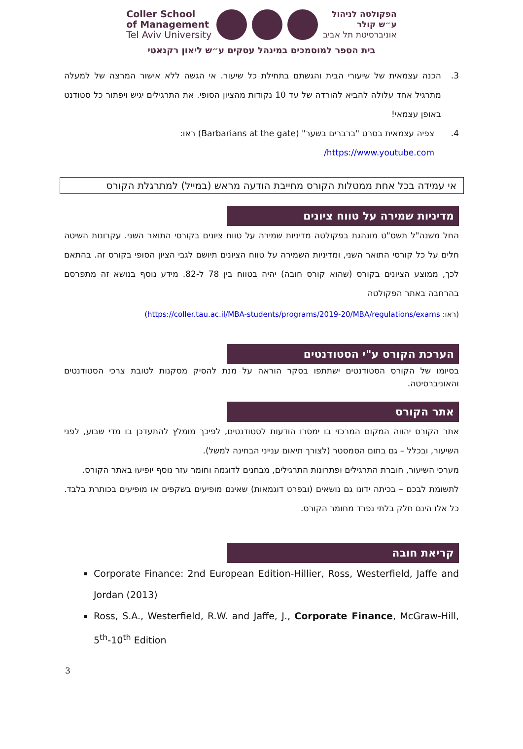Coller School
of Management
Tel Aviv University
הפקולטה לניהול
ע״ש קולר
אוניברסיטת תל אביב
בית הספר למוסמכים במינהל עסקים ע״ש ליאון רקנאטי
3. הכנה עצמאית של שיעורי הבית והגשתם בתחילת כל שיעור. אי הגשה ללא אישור המרצה של למעלה מתרגיל אחד עלולה להביא להורדה של עד 10 נקודות מהציון הסופי. את התרגילים יגיש ויפתור כל סטודנט באופן עצמאי!
4. צפיה עצמאית בסרט "ברברים בשער" (Barbarians at the gate) ראו:
https://www.youtube.com/
אי עמידה בכל אחת ממטלות הקורס מחייבת הודעה מראש (במייל) למתרגלת הקורס
מדיניות שמירה על טווח ציונים
החל משנה"ל תשס"ט מונהגת בפקולטה מדיניות שמירה על טווח ציונים בקורסי התואר השני. עקרונות השיטה חלים על כל קורסי התואר השני, ומדיניות השמירה על טווח הציונים תיושם לגבי הציון הסופי בקורס זה. בהתאם לכך, ממוצע הציונים בקורס (שהוא קורס חובה) יהיה בטווח בין 78 ל-82. מידע נוסף בנושא זה מתפרסם בהרחבה באתר הפקולטה
(ראו: https://coller.tau.ac.il/MBA-students/programs/2019-20/MBA/regulations/exams)
הערכת הקורס ע"י הסטודנטים
בסיומו של הקורס הסטודנטים ישתתפו בסקר הוראה על מנת להסיק מסקנות לטובת צרכי הסטודנטים והאוניברסיטה.
אתר הקורס
אתר הקורס יהווה המקום המרכזי בו ימסרו הודעות לסטודנטים, לפיכך מומלץ להתעדכן בו מדי שבוע, לפני השיעור, ובכלל – גם בתום הסמסטר (לצורך תיאום ענייני הבחינה למשל).
מערכי השיעור, חוברת התרגילים ופתרונות התרגילים, מבחנים לדוגמה וחומר עזר נוסף יופיעו באתר הקורס.
לתשומת לבכם – בכיתה ידונו גם נושאים (ובפרט דוגמאות) שאינם מופיעים בשקפים או מופיעים בכותרת בלבד. כל אלו הינם חלק בלתי נפרד מחומר הקורס.
קריאת חובה
Corporate Finance: 2nd European Edition-Hillier, Ross, Westerfield, Jaffe and Jordan (2013)
Ross, S.A., Westerfield, R.W. and Jaffe, J., Corporate Finance, McGraw-Hill, 5<sup>th</sup>-10<sup>th</sup> Edition
3